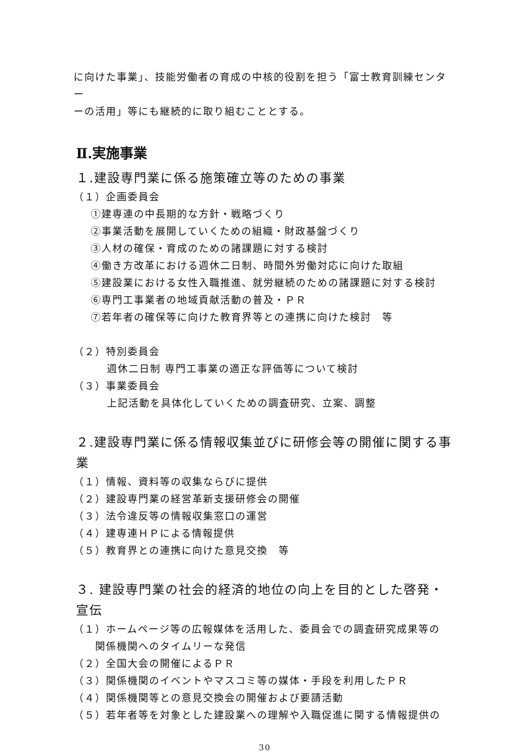に向けた事業」、技能労働者の育成の中核的役割を担う「富士教育訓練センター
ーの活用」等にも継続的に取り組むこととする。
Ⅱ.実施事業
１.建設専門業に係る施策確立等のための事業
（１）企画委員会
①建専連の中長期的な方針・戦略づくり
②事業活動を展開していくための組織・財政基盤づくり
③人材の確保・育成のための諸課題に対する検討
④働き方改革における週休二日制、時間外労働対応に向けた取組
⑤建設業における女性入職推進、就労継続のための諸課題に対する検討
⑥専門工事業者の地域貢献活動の普及・ＰＲ
⑦若年者の確保等に向けた教育界等との連携に向けた検討　等
（２）特別委員会
週休二日制 専門工事業の適正な評価等について検討
（３）事業委員会
上記活動を具体化していくための調査研究、立案、調整
２.建設専門業に係る情報収集並びに研修会等の開催に関する事業
（１）情報、資料等の収集ならびに提供
（２）建設専門業の経営革新支援研修会の開催
（３）法令違反等の情報収集窓口の運営
（４）建専連ＨＰによる情報提供
（５）教育界との連携に向けた意見交換　等
３. 建設専門業の社会的経済的地位の向上を目的とした啓発・宣伝
（１）ホームページ等の広報媒体を活用した、委員会での調査研究成果等の
　　関係機関へのタイムリーな発信
（２）全国大会の開催によるＰＲ
（３）関係機関のイベントやマスコミ等の媒体・手段を利用したＰＲ
（４）関係機関等との意見交換会の開催および要請活動
（５）若年者等を対象とした建設業への理解や入職促進に関する情報提供の
30